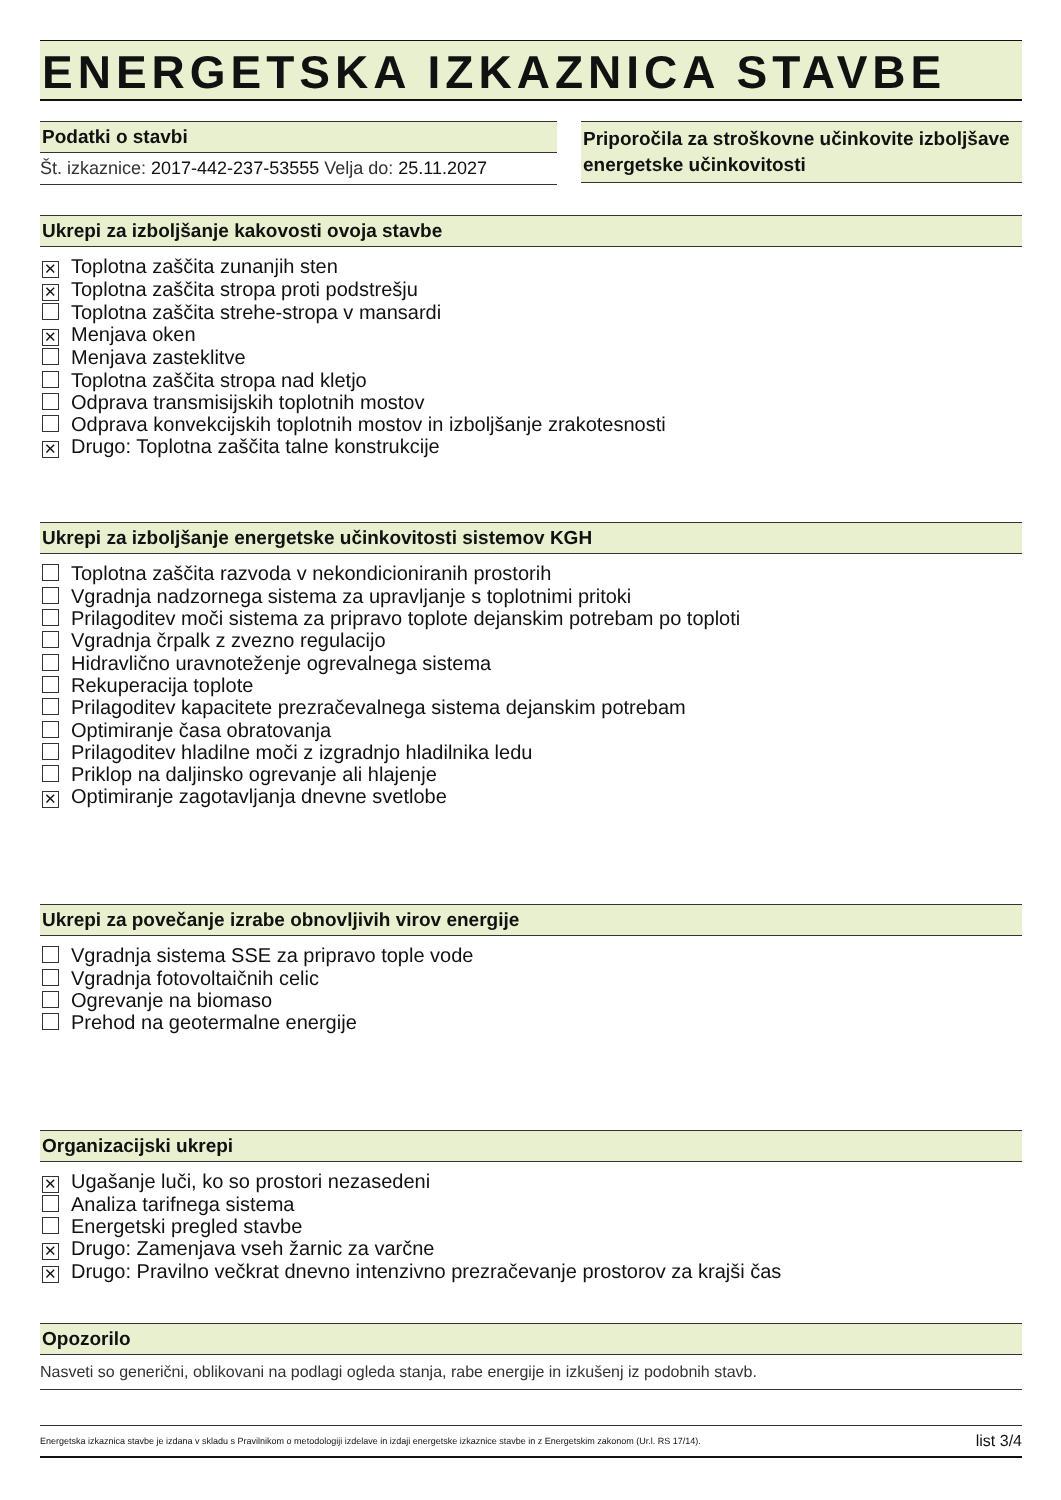ENERGETSKA IZKAZNICA STAVBE
Podatki o stavbi
Št. izkaznice: 2017-442-237-53555 Velja do: 25.11.2027
Priporočila za stroškovne učinkovite izboljšave energetske učinkovitosti
Ukrepi za izboljšanje kakovosti ovoja stavbe
✕ Toplotna zaščita zunanjih sten
✕ Toplotna zaščita stropa proti podstrešju
Toplotna zaščita strehe-stropa v mansardi
✕ Menjava oken
Menjava zasteklitve
Toplotna zaščita stropa nad kletjo
Odprava transmisijskih toplotnih mostov
Odprava konvekcijskih toplotnih mostov in izboljšanje zrakotesnosti
✕ Drugo: Toplotna zaščita talne konstrukcije
Ukrepi za izboljšanje energetske učinkovitosti sistemov KGH
Toplotna zaščita razvoda v nekondicioniranih prostorih
Vgradnja nadzornega sistema za upravljanje s toplotnimi pritoki
Prilagoditev moči sistema za pripravo toplote dejanskim potrebam po toploti
Vgradnja črpalk z zvezno regulacijo
Hidravlično uravnoteženje ogrevalnega sistema
Rekuperacija toplote
Prilagoditev kapacitete prezračevalnega sistema dejanskim potrebam
Optimiranje časa obratovanja
Prilagoditev hladilne moči z izgradnjo hladilnika ledu
Priklop na daljinsko ogrevanje ali hlajenje
✕ Optimiranje zagotavljanja dnevne svetlobe
Ukrepi za povečanje izrabe obnovljivih virov energije
Vgradnja sistema SSE za pripravo tople vode
Vgradnja fotovoltaičnih celic
Ogrevanje na biomaso
Prehod na geotermalne energije
Organizacijski ukrepi
✕ Ugašanje luči, ko so prostori nezasedeni
Analiza tarifnega sistema
Energetski pregled stavbe
✕ Drugo: Zamenjava vseh žarnic za varčne
✕ Drugo: Pravilno večkrat dnevno intenzivno prezračevanje prostorov za krajši čas
Opozorilo
Nasveti so generični, oblikovani na podlagi ogleda stanja, rabe energije in izkušenj iz podobnih stavb.
Energetska izkaznica stavbe je izdana v skladu s Pravilnikom o metodologiji izdelave in izdaji energetske izkaznice stavbe in z Energetskim zakonom (Ur.l. RS 17/14). list 3/4